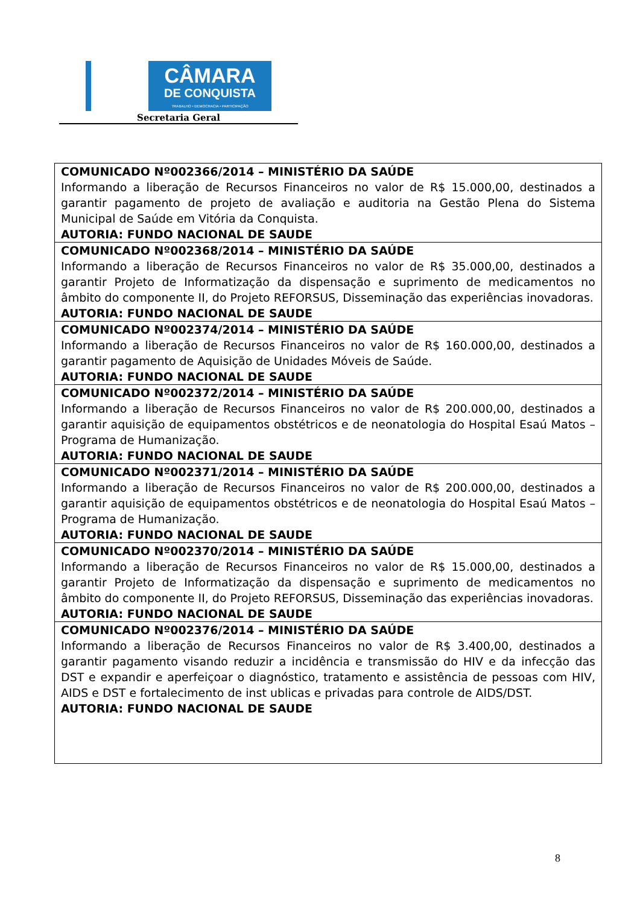CÂMARA
DE CONQUISTA
TRABALHO • DEMOCRACIA • PARTICIPAÇÃO
Secretaria Geral
| COMUNICADO Nº002366/2014 – MINISTÉRIO DA SAÚDE Informando a liberação de Recursos Financeiros no valor de R$ 15.000,00, destinados a garantir pagamento de projeto de avaliação e auditoria na Gestão Plena do Sistema Municipal de Saúde em Vitória da Conquista. AUTORIA: FUNDO NACIONAL DE SAUDE |
| COMUNICADO Nº002368/2014 – MINISTÉRIO DA SAÚDE Informando a liberação de Recursos Financeiros no valor de R$ 35.000,00, destinados a garantir Projeto de Informatização da dispensação e suprimento de medicamentos no âmbito do componente II, do Projeto REFORSUS, Disseminação das experiências inovadoras. AUTORIA: FUNDO NACIONAL DE SAUDE |
| COMUNICADO Nº002374/2014 – MINISTÉRIO DA SAÚDE Informando a liberação de Recursos Financeiros no valor de R$ 160.000,00, destinados a garantir pagamento de Aquisição de Unidades Móveis de Saúde. AUTORIA: FUNDO NACIONAL DE SAUDE |
| COMUNICADO Nº002372/2014 – MINISTÉRIO DA SAÚDE Informando a liberação de Recursos Financeiros no valor de R$ 200.000,00, destinados a garantir aquisição de equipamentos obstétricos e de neonatologia do Hospital Esaú Matos – Programa de Humanização. AUTORIA: FUNDO NACIONAL DE SAUDE |
| COMUNICADO Nº002371/2014 – MINISTÉRIO DA SAÚDE Informando a liberação de Recursos Financeiros no valor de R$ 200.000,00, destinados a garantir aquisição de equipamentos obstétricos e de neonatologia do Hospital Esaú Matos – Programa de Humanização. AUTORIA: FUNDO NACIONAL DE SAUDE |
| COMUNICADO Nº002370/2014 – MINISTÉRIO DA SAÚDE Informando a liberação de Recursos Financeiros no valor de R$ 15.000,00, destinados a garantir Projeto de Informatização da dispensação e suprimento de medicamentos no âmbito do componente II, do Projeto REFORSUS, Disseminação das experiências inovadoras. AUTORIA: FUNDO NACIONAL DE SAUDE |
| COMUNICADO Nº002376/2014 – MINISTÉRIO DA SAÚDE Informando a liberação de Recursos Financeiros no valor de R$ 3.400,00, destinados a garantir pagamento visando reduzir a incidência e transmissão do HIV e da infecção das DST e expandir e aperfeiçoar o diagnóstico, tratamento e assistência de pessoas com HIV, AIDS e DST e fortalecimento de inst ublicas e privadas para controle de AIDS/DST. AUTORIA: FUNDO NACIONAL DE SAUDE |
8